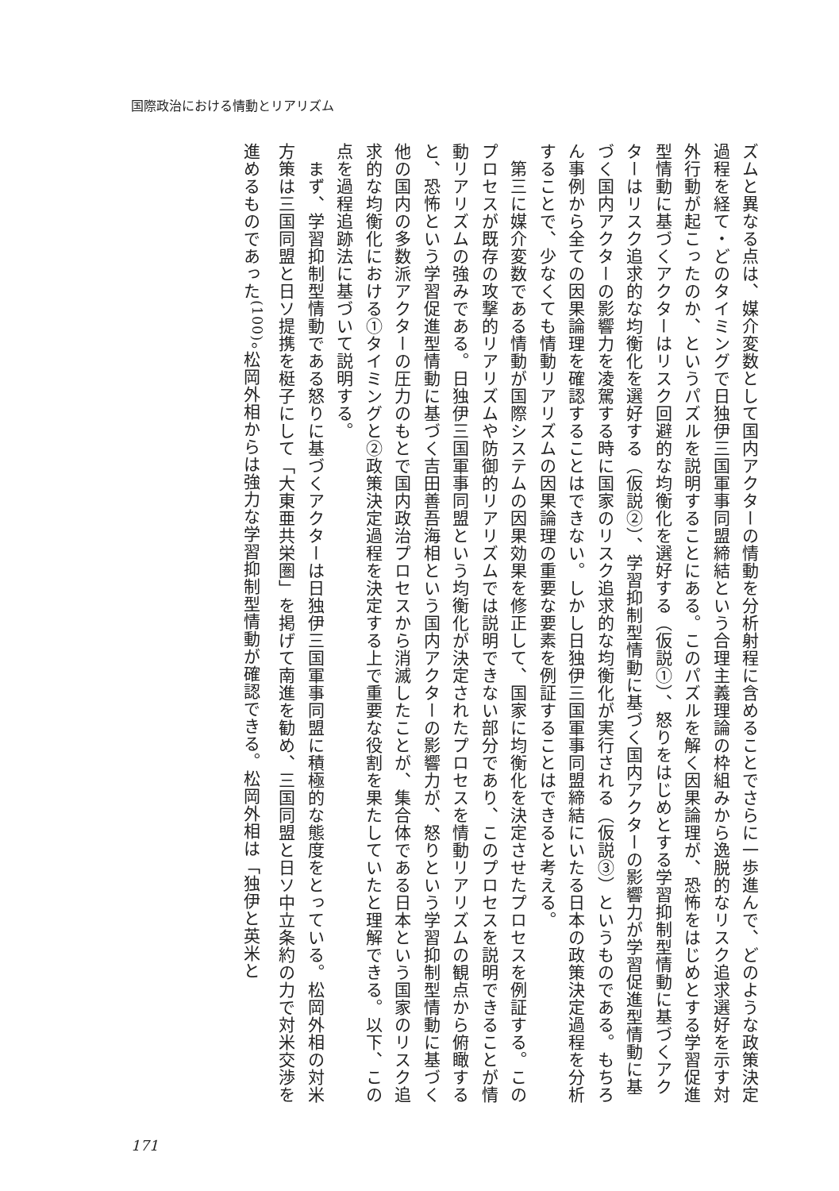国際政治における情動とリアリズム
ズムと異なる点は、媒介変数として国内アクターの情動を分析射程に含めることでさらに一歩進んで、どのような政策決定過程を経て・どのタイミングで日独伊三国軍事同盟締結という合理主義理論の枠組みから逸脱的なリスク追求選好を示す対外行動が起こったのか、というパズルを説明することにある。このパズルを解く因果論理が、恐怖をはじめとする学習促進型情動に基づくアクターはリスク回避的な均衡化を選好する（仮説①）、怒りをはじめとする学習抑制型情動に基づくアクターはリスク追求的な均衡化を選好する（仮説②）、学習抑制型情動に基づく国内アクターの影響力が学習促進型情動に基づく国内アクターの影響力を凌駕する時に国家のリスク追求的な均衡化が実行される（仮説③）というものである。もちろん事例から全ての因果論理を確認することはできない。しかし日独伊三国軍事同盟締結にいたる日本の政策決定過程を分析することで、少なくても情動リアリズムの因果論理の重要な要素を例証することはできると考える。
　第三に媒介変数である情動が国際システムの因果効果を修正して、国家に均衡化を決定させたプロセスを例証する。このプロセスが既存の攻撃的リアリズムや防御的リアリズムでは説明できない部分であり、このプロセスを説明できることが情動リアリズムの強みである。日独伊三国軍事同盟という均衡化が決定されたプロセスを情動リアリズムの観点から俯瞰すると、恐怖という学習促進型情動に基づく吉田善吾海相という国内アクターの影響力が、怒りという学習抑制型情動に基づく他の国内の多数派アクターの圧力のもとで国内政治プロセスから消滅したことが、集合体である日本という国家のリスク追求的な均衡化における①タイミングと②政策決定過程を決定する上で重要な役割を果たしていたと理解できる。以下、この点を過程追跡法に基づいて説明する。
　まず、学習抑制型情動である怒りに基づくアクターは日独伊三国軍事同盟に積極的な態度をとっている。松岡外相の対米方策は三国同盟と日ソ提携を梃子にして「大東亜共栄圏」を掲げて南進を勧め、三国同盟と日ソ中立条約の力で対米交渉を進めるものであった<sup>(100)</sup>。松岡外相からは強力な学習抑制型情動が確認できる。松岡外相は「独伊と英米と
171